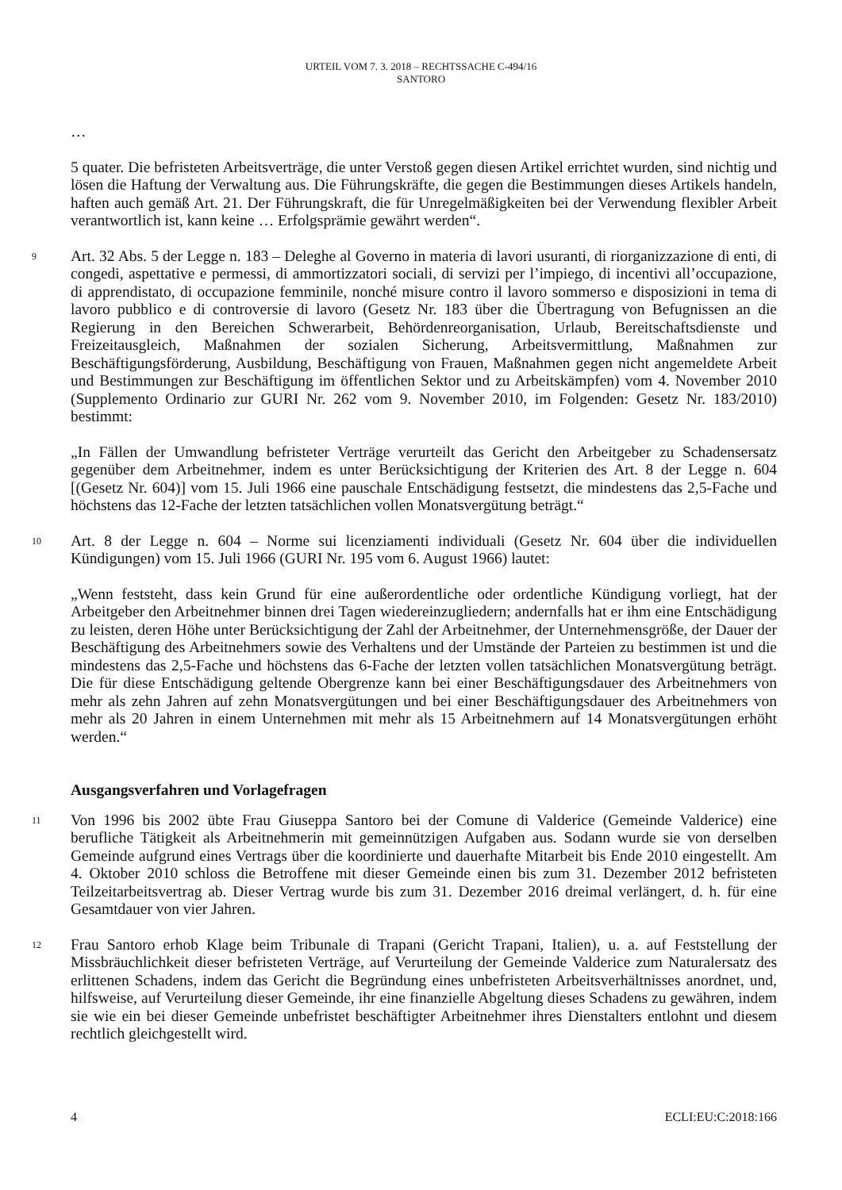URTEIL VOM 7. 3. 2018 – RECHTSSACHE C-494/16
SANTORO
…
5 quater. Die befristeten Arbeitsverträge, die unter Verstoß gegen diesen Artikel errichtet wurden, sind nichtig und lösen die Haftung der Verwaltung aus. Die Führungskräfte, die gegen die Bestimmungen dieses Artikels handeln, haften auch gemäß Art. 21. Der Führungskraft, die für Unregelmäßigkeiten bei der Verwendung flexibler Arbeit verantwortlich ist, kann keine … Erfolgsprämie gewährt werden“.
9 Art. 32 Abs. 5 der Legge n. 183 – Deleghe al Governo in materia di lavori usuranti, di riorganizzazione di enti, di congedi, aspettative e permessi, di ammortizzatori sociali, di servizi per l’impiego, di incentivi all’occupazione, di apprendistato, di occupazione femminile, nonché misure contro il lavoro sommerso e disposizioni in tema di lavoro pubblico e di controversie di lavoro (Gesetz Nr. 183 über die Übertragung von Befugnissen an die Regierung in den Bereichen Schwerarbeit, Behördenreorganisation, Urlaub, Bereitschaftsdienste und Freizeitausgleich, Maßnahmen der sozialen Sicherung, Arbeitsvermittlung, Maßnahmen zur Beschäftigungsförderung, Ausbildung, Beschäftigung von Frauen, Maßnahmen gegen nicht angemeldete Arbeit und Bestimmungen zur Beschäftigung im öffentlichen Sektor und zu Arbeitskämpfen) vom 4. November 2010 (Supplemento Ordinario zur GURI Nr. 262 vom 9. November 2010, im Folgenden: Gesetz Nr. 183/2010) bestimmt:
„In Fällen der Umwandlung befristeter Verträge verurteilt das Gericht den Arbeitgeber zu Schadensersatz gegenüber dem Arbeitnehmer, indem es unter Berücksichtigung der Kriterien des Art. 8 der Legge n. 604 [(Gesetz Nr. 604)] vom 15. Juli 1966 eine pauschale Entschädigung festsetzt, die mindestens das 2,5-Fache und höchstens das 12-Fache der letzten tatsächlichen vollen Monatsvergütung beträgt.“
10 Art. 8 der Legge n. 604 – Norme sui licenziamenti individuali (Gesetz Nr. 604 über die individuellen Kündigungen) vom 15. Juli 1966 (GURI Nr. 195 vom 6. August 1966) lautet:
„Wenn feststeht, dass kein Grund für eine außerordentliche oder ordentliche Kündigung vorliegt, hat der Arbeitgeber den Arbeitnehmer binnen drei Tagen wiedereinzugliedern; andernfalls hat er ihm eine Entschädigung zu leisten, deren Höhe unter Berücksichtigung der Zahl der Arbeitnehmer, der Unternehmensgröße, der Dauer der Beschäftigung des Arbeitnehmers sowie des Verhaltens und der Umstände der Parteien zu bestimmen ist und die mindestens das 2,5-Fache und höchstens das 6-Fache der letzten vollen tatsächlichen Monatsvergütung beträgt. Die für diese Entschädigung geltende Obergrenze kann bei einer Beschäftigungsdauer des Arbeitnehmers von mehr als zehn Jahren auf zehn Monatsvergütungen und bei einer Beschäftigungsdauer des Arbeitnehmers von mehr als 20 Jahren in einem Unternehmen mit mehr als 15 Arbeitnehmern auf 14 Monatsvergütungen erhöht werden.“
Ausgangsverfahren und Vorlagefragen
11 Von 1996 bis 2002 übte Frau Giuseppa Santoro bei der Comune di Valderice (Gemeinde Valderice) eine berufliche Tätigkeit als Arbeitnehmerin mit gemeinnützigen Aufgaben aus. Sodann wurde sie von derselben Gemeinde aufgrund eines Vertrags über die koordinierte und dauerhafte Mitarbeit bis Ende 2010 eingestellt. Am 4. Oktober 2010 schloss die Betroffene mit dieser Gemeinde einen bis zum 31. Dezember 2012 befristeten Teilzeitarbeitsvertrag ab. Dieser Vertrag wurde bis zum 31. Dezember 2016 dreimal verlängert, d. h. für eine Gesamtdauer von vier Jahren.
12 Frau Santoro erhob Klage beim Tribunale di Trapani (Gericht Trapani, Italien), u. a. auf Feststellung der Missbräuchlichkeit dieser befristeten Verträge, auf Verurteilung der Gemeinde Valderice zum Naturalersatz des erlittenen Schadens, indem das Gericht die Begründung eines unbefristeten Arbeitsverhältnisses anordnet, und, hilfsweise, auf Verurteilung dieser Gemeinde, ihr eine finanzielle Abgeltung dieses Schadens zu gewähren, indem sie wie ein bei dieser Gemeinde unbefristet beschäftigter Arbeitnehmer ihres Dienstalters entlohnt und diesem rechtlich gleichgestellt wird.
4 ECLI:EU:C:2018:166